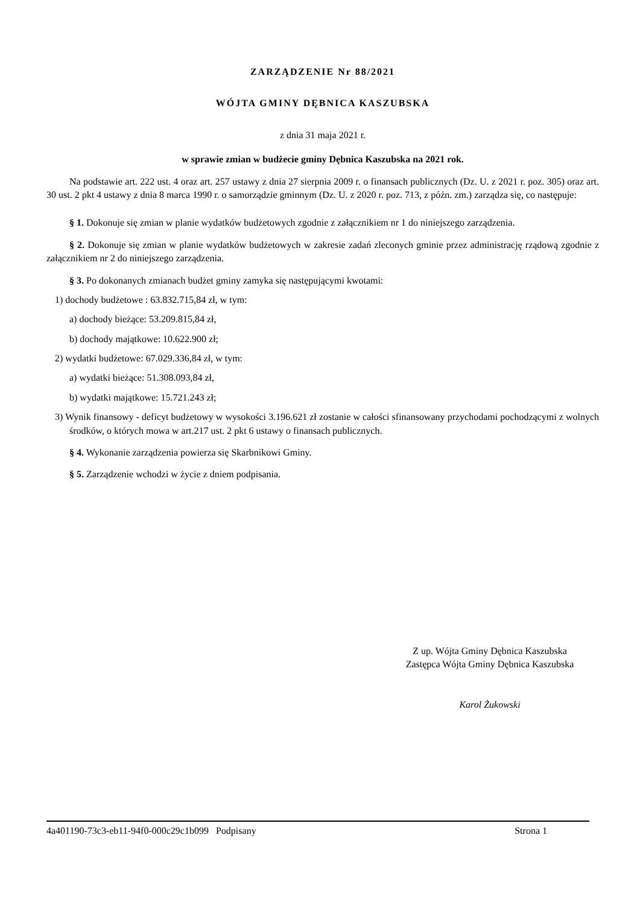ZARZĄDZENIE Nr 88/2021
WÓJTA GMINY DĘBNICA KASZUBSKA
z dnia 31 maja 2021 r.
w sprawie zmian w budżecie gminy Dębnica Kaszubska na 2021 rok.
Na podstawie art. 222 ust. 4 oraz art. 257 ustawy z dnia 27 sierpnia 2009 r. o finansach publicznych (Dz. U. z 2021 r. poz. 305) oraz art. 30 ust. 2 pkt 4 ustawy z dnia 8 marca 1990 r. o samorządzie gminnym (Dz. U. z 2020 r. poz. 713, z późn. zm.) zarządza się, co następuje:
§ 1. Dokonuje się zmian w planie wydatków budżetowych zgodnie z załącznikiem nr 1 do niniejszego zarządzenia.
§ 2. Dokonuje się zmian w planie wydatków budżetowych w zakresie zadań zleconych gminie przez administrację rządową zgodnie z załącznikiem nr 2 do niniejszego zarządzenia.
§ 3. Po dokonanych zmianach budżet gminy zamyka się następującymi kwotami:
1) dochody budżetowe : 63.832.715,84 zł, w tym:
a) dochody bieżące: 53.209.815,84 zł,
b) dochody majątkowe: 10.622.900 zł;
2) wydatki budżetowe: 67.029.336,84 zł, w tym:
a) wydatki bieżące: 51.308.093,84 zł,
b) wydatki majątkowe: 15.721.243 zł;
3) Wynik finansowy - deficyt budżetowy w wysokości 3.196.621 zł zostanie w całości sfinansowany przychodami pochodzącymi z wolnych środków, o których mowa w art.217 ust. 2 pkt 6 ustawy o finansach publicznych.
§ 4. Wykonanie zarządzenia powierza się Skarbnikowi Gminy.
§ 5. Zarządzenie wchodzi w życie z dniem podpisania.
Z up. Wójta Gminy Dębnica Kaszubska
Zastępca Wójta Gminy Dębnica Kaszubska
Karol Żukowski
4a401190-73c3-eb11-94f0-000c29c1b099 Podpisany Strona 1